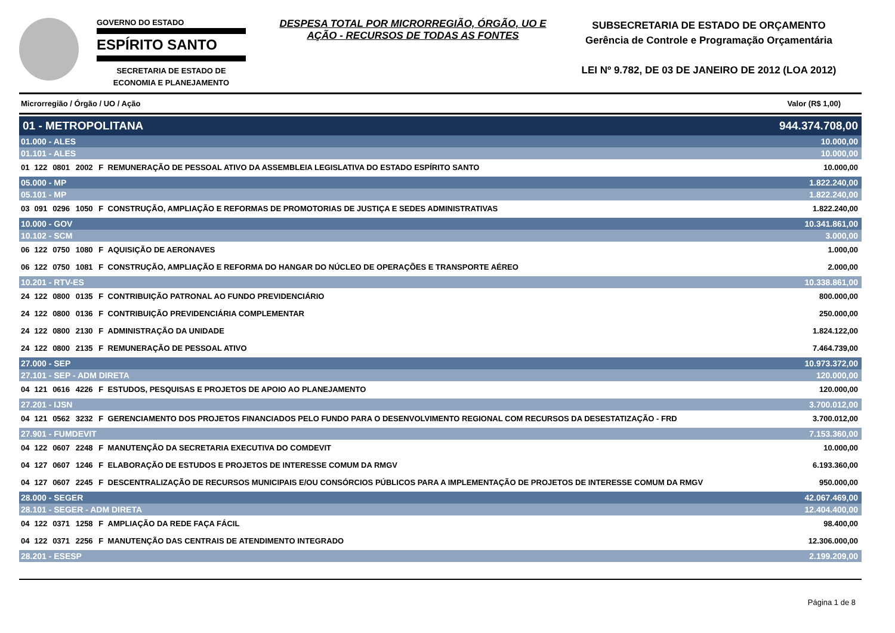GOVERNO DO ESTADO
ESPÍRITO SANTO
SECRETARIA DE ESTADO DE
ECONOMIA E PLANEJAMENTO
DESPESA TOTAL POR MICRORREGIÃO, ÓRGÃO, UO E AÇÃO - RECURSOS DE TODAS AS FONTES
SUBSECRETARIA DE ESTADO DE ORÇAMENTO
Gerência de Controle e Programação Orçamentária
LEI Nº 9.782, DE 03 DE JANEIRO DE 2012 (LOA 2012)
Microrregião / Órgão / UO / Ação Valor (R$ 1,00)
| 01 - METROPOLITANA | | | | | | 944.374.708,00 |
| 01.000 - ALES | | | | | | 10.000,00 |
| 01.101 - ALES | | | | | | 10.000,00 |
| 01 | 122 | 0801 | 2002 | F | REMUNERAÇÃO DE PESSOAL ATIVO DA ASSEMBLEIA LEGISLATIVA DO ESTADO ESPÍRITO SANTO | 10.000,00 |
| 05.000 - MP | | | | | | 1.822.240,00 |
| 05.101 - MP | | | | | | 1.822.240,00 |
| 03 | 091 | 0296 | 1050 | F | CONSTRUÇÃO, AMPLIAÇÃO E REFORMAS DE PROMOTORIAS DE JUSTIÇA E SEDES ADMINISTRATIVAS | 1.822.240,00 |
| 10.000 - GOV | | | | | | 10.341.861,00 |
| 10.102 - SCM | | | | | | 3.000,00 |
| 06 | 122 | 0750 | 1080 | F | AQUISIÇÃO DE AERONAVES | 1.000,00 |
| 06 | 122 | 0750 | 1081 | F | CONSTRUÇÃO, AMPLIAÇÃO E REFORMA DO HANGAR DO NÚCLEO DE OPERAÇÕES E TRANSPORTE AÉREO | 2.000,00 |
| 10.201 - RTV-ES | | | | | | 10.338.861,00 |
| 24 | 122 | 0800 | 0135 | F | CONTRIBUIÇÃO PATRONAL AO FUNDO PREVIDENCIÁRIO | 800.000,00 |
| 24 | 122 | 0800 | 0136 | F | CONTRIBUIÇÃO PREVIDENCIÁRIA COMPLEMENTAR | 250.000,00 |
| 24 | 122 | 0800 | 2130 | F | ADMINISTRAÇÃO DA UNIDADE | 1.824.122,00 |
| 24 | 122 | 0800 | 2135 | F | REMUNERAÇÃO DE PESSOAL ATIVO | 7.464.739,00 |
| 27.000 - SEP | | | | | | 10.973.372,00 |
| 27.101 - SEP - ADM DIRETA | | | | | | 120.000,00 |
| 04 | 121 | 0616 | 4226 | F | ESTUDOS, PESQUISAS E PROJETOS DE APOIO AO PLANEJAMENTO | 120.000,00 |
| 27.201 - IJSN | | | | | | 3.700.012,00 |
| 04 | 121 | 0562 | 3232 | F | GERENCIAMENTO DOS PROJETOS FINANCIADOS PELO FUNDO PARA O DESENVOLVIMENTO REGIONAL COM RECURSOS DA DESESTATIZAÇÃO - FRD | 3.700.012,00 |
| 27.901 - FUMDEVIT | | | | | | 7.153.360,00 |
| 04 | 122 | 0607 | 2248 | F | MANUTENÇÃO DA SECRETARIA EXECUTIVA DO COMDEVIT | 10.000,00 |
| 04 | 127 | 0607 | 1246 | F | ELABORAÇÃO DE ESTUDOS E PROJETOS DE INTERESSE COMUM DA RMGV | 6.193.360,00 |
| 04 | 127 | 0607 | 2245 | F | DESCENTRALIZAÇÃO DE RECURSOS MUNICIPAIS E/OU CONSÓRCIOS PÚBLICOS PARA A IMPLEMENTAÇÃO DE PROJETOS DE INTERESSE COMUM DA RMGV | 950.000,00 |
| 28.000 - SEGER | | | | | | 42.067.469,00 |
| 28.101 - SEGER - ADM DIRETA | | | | | | 12.404.400,00 |
| 04 | 122 | 0371 | 1258 | F | AMPLIAÇÃO DA REDE FAÇA FÁCIL | 98.400,00 |
| 04 | 122 | 0371 | 2256 | F | MANUTENÇÃO DAS CENTRAIS DE ATENDIMENTO INTEGRADO | 12.306.000,00 |
| 28.201 - ESESP | | | | | | 2.199.209,00 |
Página 1 de 8